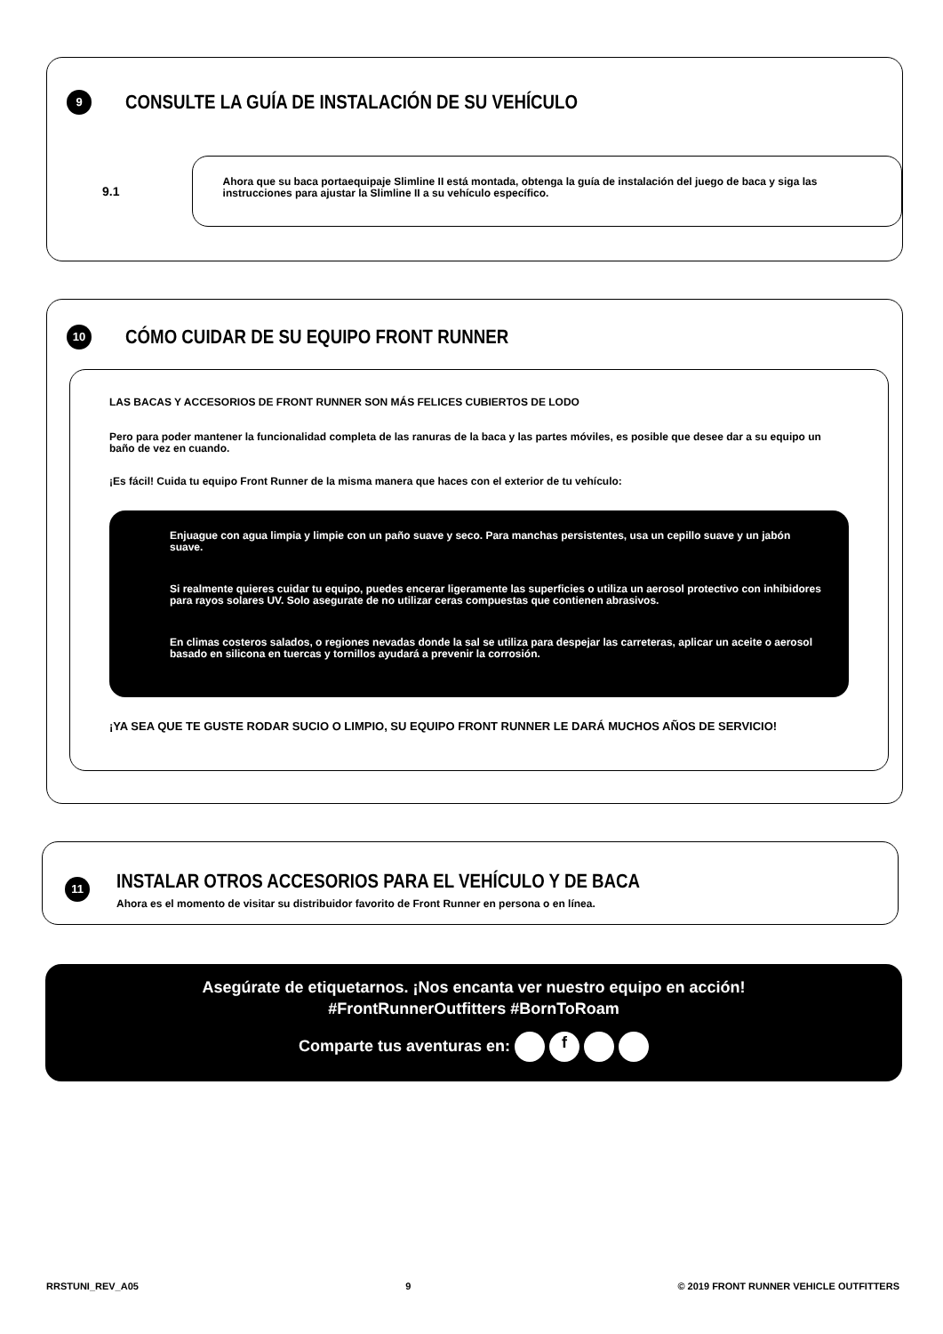9
CONSULTE LA GUÍA DE INSTALACIÓN DE SU VEHÍCULO
9.1
Ahora que su baca portaequipaje Slimline II está montada, obtenga la guía de instalación del juego de baca y siga las instrucciones para ajustar la Slimline II a su vehículo específico.
10
CÓMO CUIDAR DE SU EQUIPO FRONT RUNNER
LAS BACAS Y ACCESORIOS DE FRONT RUNNER SON MÁS FELICES CUBIERTOS DE LODO
Pero para poder mantener la funcionalidad completa de las ranuras de la baca y las partes móviles, es posible que desee dar a su equipo un baño de vez en cuando.
¡Es fácil! Cuida tu equipo Front Runner de la misma manera que haces con el exterior de tu vehículo:
Enjuague con agua limpia y limpie con un paño suave y seco. Para manchas persistentes, usa un cepillo suave y un jabón suave.
Si realmente quieres cuidar tu equipo, puedes encerar ligeramente las superficies o utiliza un aerosol protectivo con inhibidores para rayos solares UV. Solo asegurate de no utilizar ceras compuestas que contienen abrasivos.
En climas costeros salados, o regiones nevadas donde la sal se utiliza para despejar las carreteras, aplicar un aceite o aerosol basado en silicona en tuercas y tornillos ayudará a prevenir la corrosión.
¡YA SEA QUE TE GUSTE RODAR SUCIO O LIMPIO, SU EQUIPO FRONT RUNNER LE DARÁ MUCHOS AÑOS DE SERVICIO!
11
INSTALAR OTROS ACCESORIOS PARA EL VEHÍCULO Y DE BACA
Ahora es el momento de visitar su distribuidor favorito de Front Runner en persona o en línea.
Asegúrate de etiquetarnos. ¡Nos encanta ver nuestro equipo en acción!
#FrontRunnerOutfitters #BornToRoam
Comparte tus aventuras en: f
RRSTUNI_REV_A05 9 © 2019 FRONT RUNNER VEHICLE OUTFITTERS